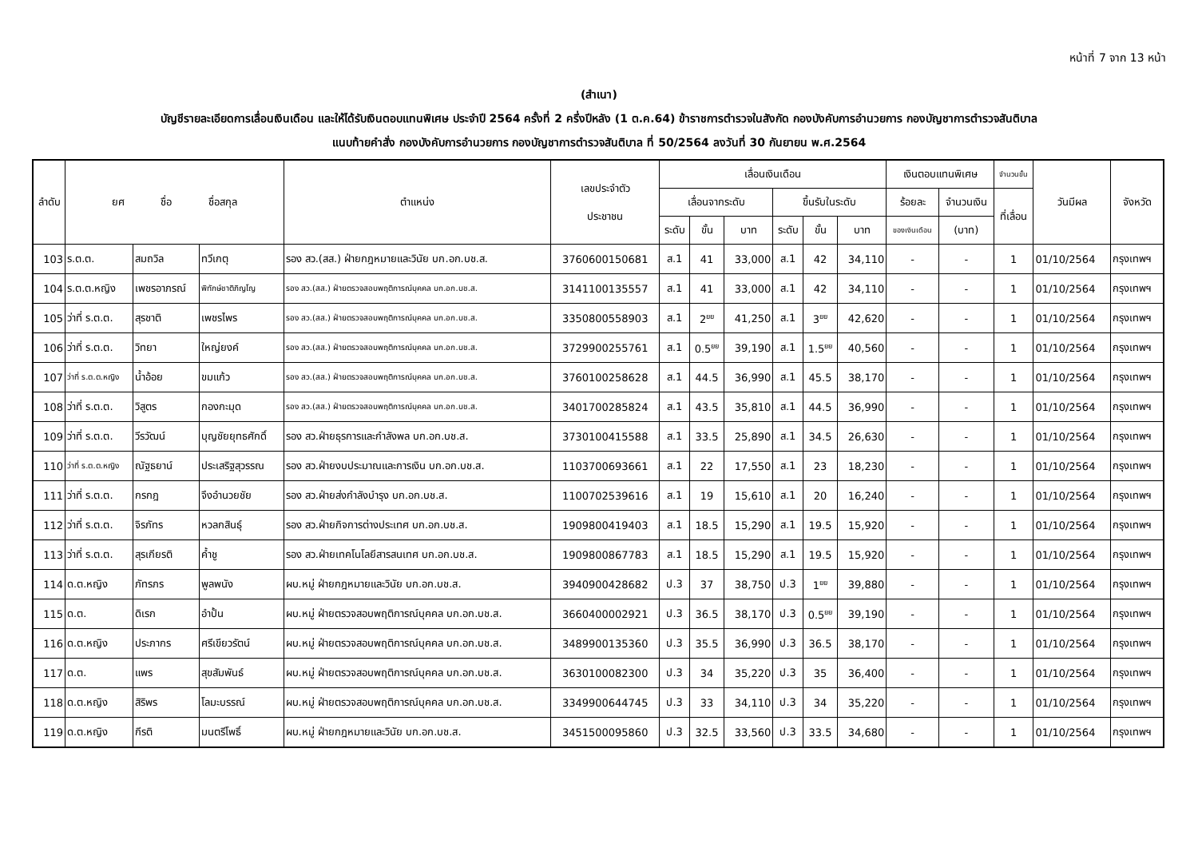หน้าที่ 7 จาก 13 หน้า
(สำเนา)
บัญชีรายละเอียดการเลื่อนเงินเดือน และให้ได้รับเงินตอบแทนพิเศษ ประจำปี 2564 ครั้งที่ 2 ครึ่งปีหลัง (1 ต.ค.64) ข้าราชการตำรวจในสังกัด กองบังคับการอำนวยการ กองบัญชาการตำรวจสันติบาล
แนบท้ายคำสั่ง กองบังคับการอำนวยการ กองบัญชาการตำรวจสันติบาล ที่ 50/2564 ลงวันที่ 30 กันยายน พ.ศ.2564
| ลำดับ | ยศ ชื่อ ชื่อสกุล | | | ตำแหน่ง | เลขประจำตัว ประชาชน | เลื่อนเงินเดือน | | | | | | เงินตอบแทนพิเศษ | | จำนวนขั้น | วันมีผล | จังหวัด |
| --- | --- | --- | --- | --- | --- | --- | --- | --- | --- | --- | --- | --- | --- | --- | --- | --- |
| | | | | | | เลื่อนจากระดับ | | | ขึ้นรับในระดับ | | | ร้อยละ | จำนวนเงิน | ที่เลื่อน | | |
| | | | | | | ระดับ | ขั้น | บาท | ระดับ | ขั้น | บาท | ของเงินเดือน | (บาท) | | | |
| 103 | ร.ต.ต. | สมถวิล | ทวีเกตุ | รอง สว.(สส.) ฝ่ายกฎหมายและวินัย บก.อก.บช.ส. | 3760600150681 | ส.1 | 41 | 33,000 | ส.1 | 42 | 34,110 | - | - | 1 | 01/10/2564 | กรุงเทพฯ |
| 104 | ร.ต.ต.หญิง | เพชรอาภรณ์ | พิทักษ์ชาติภิญโญ | รอง สว.(สส.) ฝ่ายตรวจสอบพฤติการณ์บุคคล บก.อก.บช.ส. | 3141100135557 | ส.1 | 41 | 33,000 | ส.1 | 42 | 34,110 | - | - | 1 | 01/10/2564 | กรุงเทพฯ |
| 105 | ว่าที่ ร.ต.ต. | สุรชาติ | เพชรไพร | รอง สว.(สส.) ฝ่ายตรวจสอบพฤติการณ์บุคคล บก.อก.บช.ส. | 3350800558903 | ส.1 | 2<sup>ยย</sup> | 41,250 | ส.1 | 3<sup>ยย</sup> | 42,620 | - | - | 1 | 01/10/2564 | กรุงเทพฯ |
| 106 | ว่าที่ ร.ต.ต. | วิทยา | ใหญ่ยงค์ | รอง สว.(สส.) ฝ่ายตรวจสอบพฤติการณ์บุคคล บก.อก.บช.ส. | 3729900255761 | ส.1 | 0.5<sup>ยย</sup> | 39,190 | ส.1 | 1.5<sup>ยย</sup> | 40,560 | - | - | 1 | 01/10/2564 | กรุงเทพฯ |
| 107 | ว่าที่ ร.ต.ต.หญิง | น้ำอ้อย | ขมแก้ว | รอง สว.(สส.) ฝ่ายตรวจสอบพฤติการณ์บุคคล บก.อก.บช.ส. | 3760100258628 | ส.1 | 44.5 | 36,990 | ส.1 | 45.5 | 38,170 | - | - | 1 | 01/10/2564 | กรุงเทพฯ |
| 108 | ว่าที่ ร.ต.ต. | วิสูตร | กองกะมุด | รอง สว.(สส.) ฝ่ายตรวจสอบพฤติการณ์บุคคล บก.อก.บช.ส. | 3401700285824 | ส.1 | 43.5 | 35,810 | ส.1 | 44.5 | 36,990 | - | - | 1 | 01/10/2564 | กรุงเทพฯ |
| 109 | ว่าที่ ร.ต.ต. | วีรวัฒน์ | บุญชัยยุทธศักดิ์ | รอง สว.ฝ่ายธุรการและกำลังพล บก.อก.บช.ส. | 3730100415588 | ส.1 | 33.5 | 25,890 | ส.1 | 34.5 | 26,630 | - | - | 1 | 01/10/2564 | กรุงเทพฯ |
| 110 | ว่าที่ ร.ต.ต.หญิง | ณัฐธยาน์ | ประเสริฐสุวรรณ | รอง สว.ฝ่ายงบประมาณและการเงิน บก.อก.บช.ส. | 1103700693661 | ส.1 | 22 | 17,550 | ส.1 | 23 | 18,230 | - | - | 1 | 01/10/2564 | กรุงเทพฯ |
| 111 | ว่าที่ ร.ต.ต. | กรกฎ | จึงอำนวยชัย | รอง สว.ฝ่ายส่งกำลังบำรุง บก.อก.บช.ส. | 1100702539616 | ส.1 | 19 | 15,610 | ส.1 | 20 | 16,240 | - | - | 1 | 01/10/2564 | กรุงเทพฯ |
| 112 | ว่าที่ ร.ต.ต. | จิรภัทร | หวลกสินธุ์ | รอง สว.ฝ่ายกิจการต่างประเทศ บก.อก.บช.ส. | 1909800419403 | ส.1 | 18.5 | 15,290 | ส.1 | 19.5 | 15,920 | - | - | 1 | 01/10/2564 | กรุงเทพฯ |
| 113 | ว่าที่ ร.ต.ต. | สุรเกียรติ | ค้ำชู | รอง สว.ฝ่ายเทคโนโลยีสารสนเทศ บก.อก.บช.ส. | 1909800867783 | ส.1 | 18.5 | 15,290 | ส.1 | 19.5 | 15,920 | - | - | 1 | 01/10/2564 | กรุงเทพฯ |
| 114 | ด.ต.หญิง | ภัทรภร | พูลพนัง | ผบ.หมู่ ฝ่ายกฎหมายและวินัย บก.อก.บช.ส. | 3940900428682 | ป.3 | 37 | 38,750 | ป.3 | 1<sup>ยย</sup> | 39,880 | - | - | 1 | 01/10/2564 | กรุงเทพฯ |
| 115 | ด.ต. | ดิเรก | อำปั้น | ผบ.หมู่ ฝ่ายตรวจสอบพฤติการณ์บุคคล บก.อก.บช.ส. | 3660400002921 | ป.3 | 36.5 | 38,170 | ป.3 | 0.5<sup>ยย</sup> | 39,190 | - | - | 1 | 01/10/2564 | กรุงเทพฯ |
| 116 | ด.ต.หญิง | ประภากร | ศรีเขียวรัตน์ | ผบ.หมู่ ฝ่ายตรวจสอบพฤติการณ์บุคคล บก.อก.บช.ส. | 3489900135360 | ป.3 | 35.5 | 36,990 | ป.3 | 36.5 | 38,170 | - | - | 1 | 01/10/2564 | กรุงเทพฯ |
| 117 | ด.ต. | แพร | สุขสัมพันธ์ | ผบ.หมู่ ฝ่ายตรวจสอบพฤติการณ์บุคคล บก.อก.บช.ส. | 3630100082300 | ป.3 | 34 | 35,220 | ป.3 | 35 | 36,400 | - | - | 1 | 01/10/2564 | กรุงเทพฯ |
| 118 | ด.ต.หญิง | สิริพร | โลมะบรรณ์ | ผบ.หมู่ ฝ่ายตรวจสอบพฤติการณ์บุคคล บก.อก.บช.ส. | 3349900644745 | ป.3 | 33 | 34,110 | ป.3 | 34 | 35,220 | - | - | 1 | 01/10/2564 | กรุงเทพฯ |
| 119 | ด.ต.หญิง | กีรติ | มนตรีโพธิ์ | ผบ.หมู่ ฝ่ายกฎหมายและวินัย บก.อก.บช.ส. | 3451500095860 | ป.3 | 32.5 | 33,560 | ป.3 | 33.5 | 34,680 | - | - | 1 | 01/10/2564 | กรุงเทพฯ |